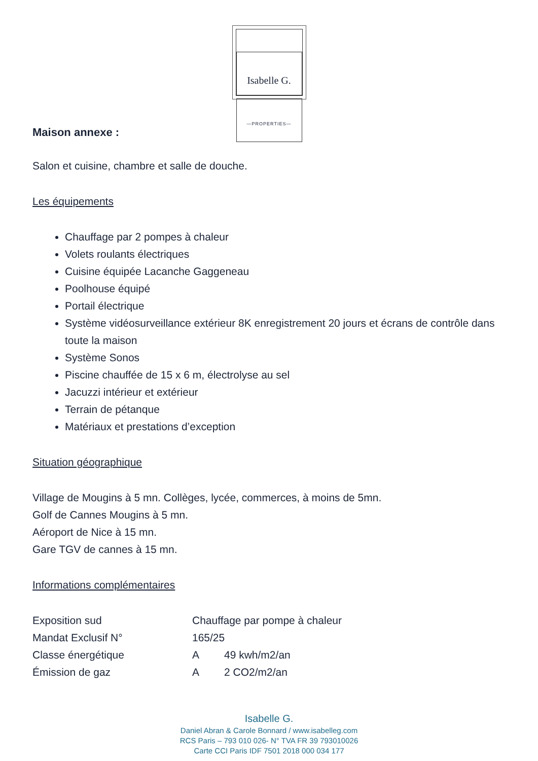Isabelle G.
—PROPERTIES—
Maison annexe :
Salon et cuisine, chambre et salle de douche.
Les équipements
Chauffage par 2 pompes à chaleur
Volets roulants électriques
Cuisine équipée Lacanche Gaggeneau
Poolhouse équipé
Portail électrique
Système vidéosurveillance extérieur 8K enregistrement 20 jours et écrans de contrôle dans toute la maison
Système Sonos
Piscine chauffée de 15 x 6 m, électrolyse au sel
Jacuzzi intérieur et extérieur
Terrain de pétanque
Matériaux et prestations d’exception
Situation géographique
Village de Mougins à 5 mn. Collèges, lycée, commerces, à moins de 5mn.
Golf de Cannes Mougins à 5 mn.
Aéroport de Nice à 15 mn.
Gare TGV de cannes à 15 mn.
Informations complémentaires
| Exposition sud | Chauffage par pompe à chaleur | |
| Mandat Exclusif N° | 165/25 | |
| Classe énergétique | A | 49 kwh/m2/an |
| Émission de gaz | A | 2 CO2/m2/an |
Isabelle G.
Daniel Abran & Carole Bonnard / www.isabelleg.com
RCS Paris – 793 010 026- N° TVA FR 39 793010026
Carte CCI Paris IDF 7501 2018 000 034 177